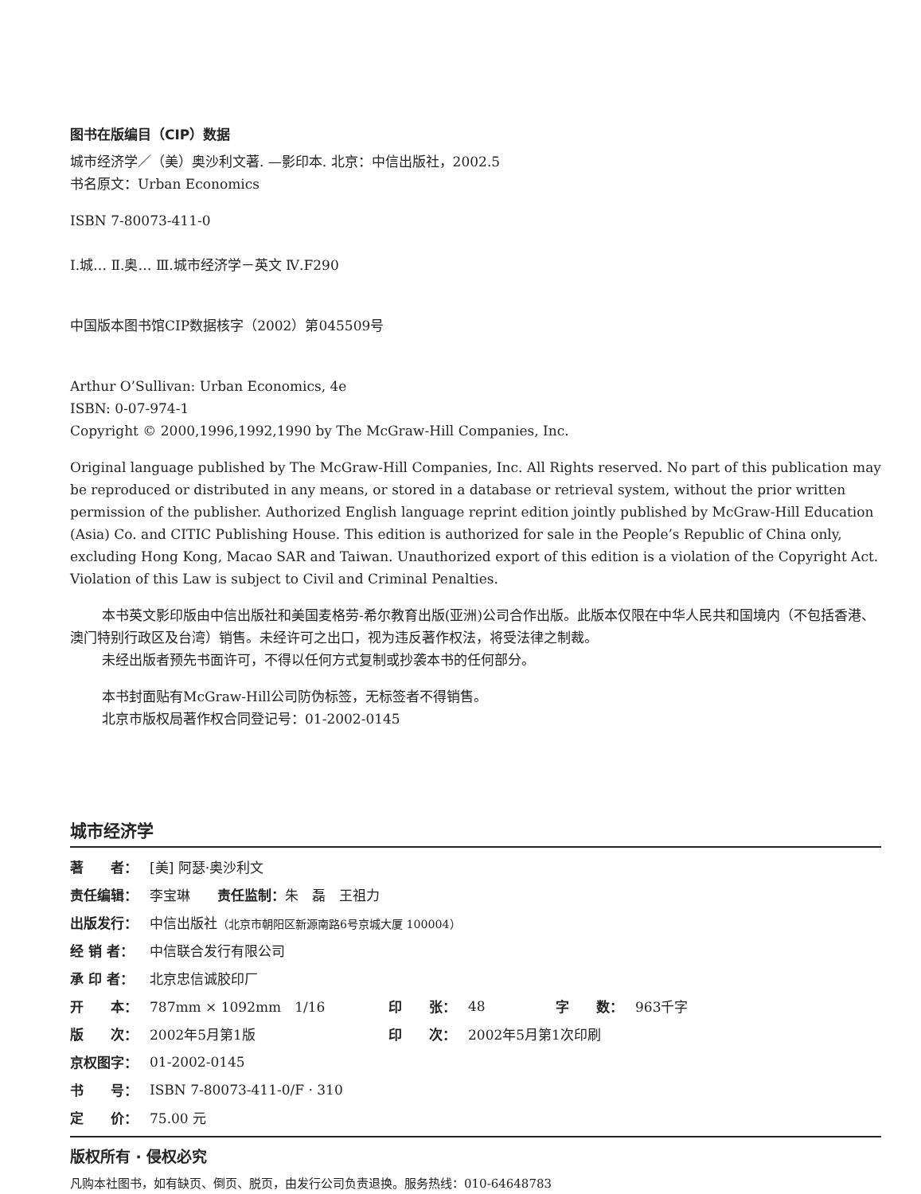图书在版编目（CIP）数据
城市经济学／（美）奥沙利文著. —影印本. 北京：中信出版社，2002.5
书名原文：Urban Economics
ISBN 7-80073-411-0
I.城… Ⅱ.奥… Ⅲ.城市经济学－英文 Ⅳ.F290
中国版本图书馆CIP数据核字（2002）第045509号
Arthur O’Sullivan: Urban Economics, 4e
ISBN: 0-07-974-1
Copyright © 2000,1996,1992,1990 by The McGraw-Hill Companies, Inc.
Original language published by The McGraw-Hill Companies, Inc. All Rights reserved. No part of this publication may be reproduced or distributed in any means, or stored in a database or retrieval system, without the prior written permission of the publisher. Authorized English language reprint edition jointly published by McGraw-Hill Education (Asia) Co. and CITIC Publishing House. This edition is authorized for sale in the People’s Republic of China only, excluding Hong Kong, Macao SAR and Taiwan. Unauthorized export of this edition is a violation of the Copyright Act. Violation of this Law is subject to Civil and Criminal Penalties.
本书英文影印版由中信出版社和美国麦格劳-希尔教育出版(亚洲)公司合作出版。此版本仅限在中华人民共和国境内（不包括香港、澳门特别行政区及台湾）销售。未经许可之出口，视为违反著作权法，将受法律之制裁。
未经出版者预先书面许可，不得以任何方式复制或抄袭本书的任何部分。
本书封面贴有McGraw-Hill公司防伪标签，无标签者不得销售。
北京市版权局著作权合同登记号：01-2002-0145
城市经济学
| 著 者： | [美] 阿瑟·奥沙利文 | | | | |
| 责任编辑： | 李宝琳 责任监制： 朱 磊 王祖力 | | | | |
| 出版发行： | 中信出版社 （北京市朝阳区新源南路6号京城大厦 100004） | | | | |
| 经 销 者： | 中信联合发行有限公司 | | | | |
| 承 印 者： | 北京忠信诚胶印厂 | | | | |
| 开 本： | 787mm × 1092mm 1/16 | 印 张： | 48 | 字 数： | 963千字 |
| 版 次： | 2002年5月第1版 | 印 次： | 2002年5月第1次印刷 | | |
| 京权图字： | 01-2002-0145 | | | | |
| 书 号： | ISBN 7-80073-411-0/F · 310 | | | | |
| 定 价： | 75.00 元 | | | | |
版权所有 · 侵权必究
凡购本社图书，如有缺页、倒页、脱页，由发行公司负责退换。服务热线：010-64648783